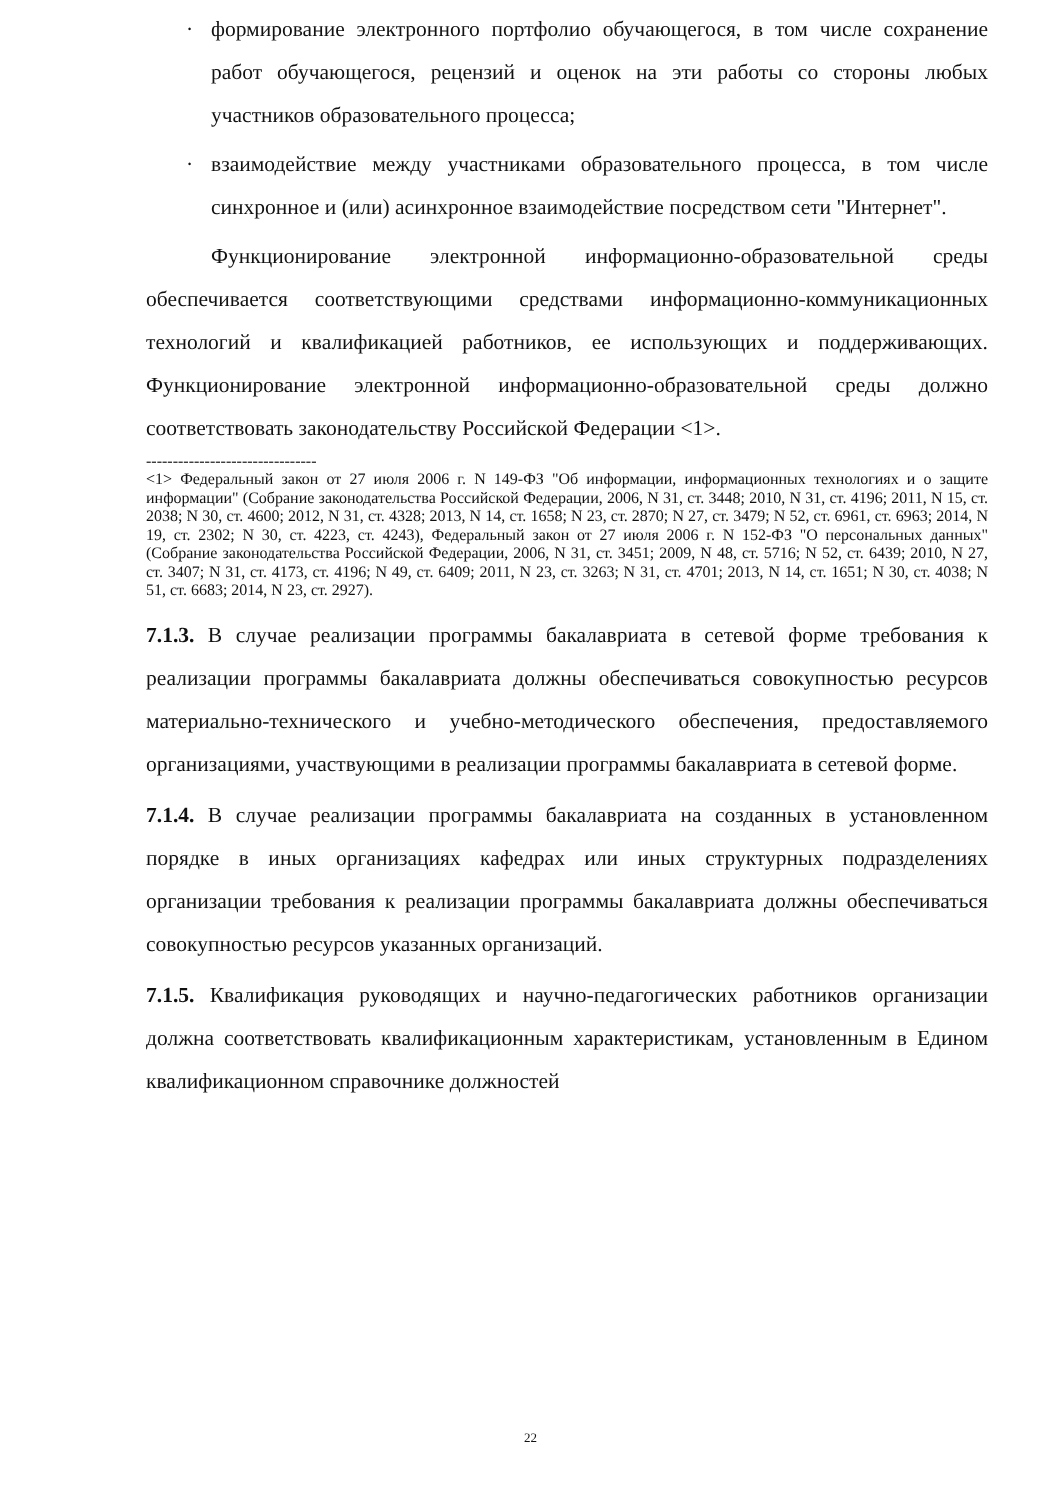· формирование электронного портфолио обучающегося, в том числе сохранение работ обучающегося, рецензий и оценок на эти работы со стороны любых участников образовательного процесса;
· взаимодействие между участниками образовательного процесса, в том числе синхронное и (или) асинхронное взаимодействие посредством сети "Интернет".
Функционирование электронной информационно-образовательной среды обеспечивается соответствующими средствами информационно-коммуникационных технологий и квалификацией работников, ее использующих и поддерживающих. Функционирование электронной информационно-образовательной среды должно соответствовать законодательству Российской Федерации <1>.
--------------------------------
<1> Федеральный закон от 27 июля 2006 г. N 149-ФЗ "Об информации, информационных технологиях и о защите информации" (Собрание законодательства Российской Федерации, 2006, N 31, ст. 3448; 2010, N 31, ст. 4196; 2011, N 15, ст. 2038; N 30, ст. 4600; 2012, N 31, ст. 4328; 2013, N 14, ст. 1658; N 23, ст. 2870; N 27, ст. 3479; N 52, ст. 6961, ст. 6963; 2014, N 19, ст. 2302; N 30, ст. 4223, ст. 4243), Федеральный закон от 27 июля 2006 г. N 152-ФЗ "О персональных данных" (Собрание законодательства Российской Федерации, 2006, N 31, ст. 3451; 2009, N 48, ст. 5716; N 52, ст. 6439; 2010, N 27, ст. 3407; N 31, ст. 4173, ст. 4196; N 49, ст. 6409; 2011, N 23, ст. 3263; N 31, ст. 4701; 2013, N 14, ст. 1651; N 30, ст. 4038; N 51, ст. 6683; 2014, N 23, ст. 2927).
7.1.3. В случае реализации программы бакалавриата в сетевой форме требования к реализации программы бакалавриата должны обеспечиваться совокупностью ресурсов материально-технического и учебно-методического обеспечения, предоставляемого организациями, участвующими в реализации программы бакалавриата в сетевой форме.
7.1.4. В случае реализации программы бакалавриата на созданных в установленном порядке в иных организациях кафедрах или иных структурных подразделениях организации требования к реализации программы бакалавриата должны обеспечиваться совокупностью ресурсов указанных организаций.
7.1.5. Квалификация руководящих и научно-педагогических работников организации должна соответствовать квалификационным характеристикам, установленным в Едином квалификационном справочнике должностей
22